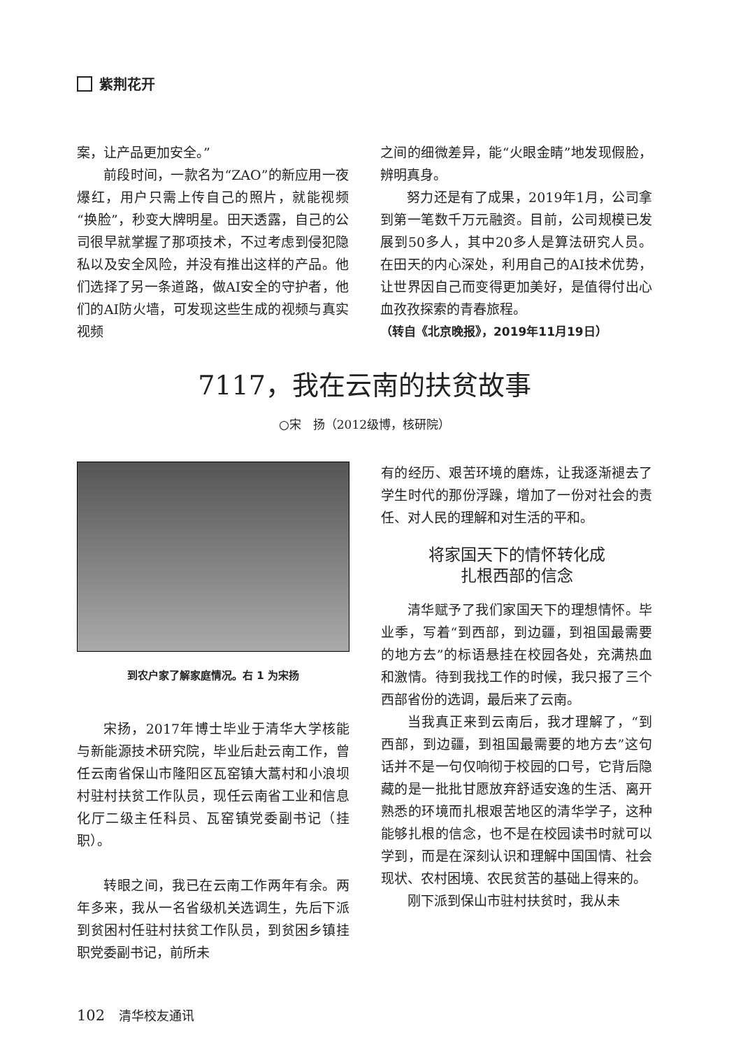紫荆花开
案，让产品更加安全。”
前段时间，一款名为“ZAO”的新应用一夜爆红，用户只需上传自己的照片，就能视频“换脸”，秒变大牌明星。田天透露，自己的公司很早就掌握了那项技术，不过考虑到侵犯隐私以及安全风险，并没有推出这样的产品。他们选择了另一条道路，做AI安全的守护者，他们的AI防火墙，可发现这些生成的视频与真实视频
之间的细微差异，能“火眼金睛”地发现假脸，辨明真身。
努力还是有了成果，2019年1月，公司拿到第一笔数千万元融资。目前，公司规模已发展到50多人，其中20多人是算法研究人员。在田天的内心深处，利用自己的AI技术优势，让世界因自己而变得更加美好，是值得付出心血孜孜探索的青春旅程。
（转自《北京晚报》，2019年11月19日）
7117，我在云南的扶贫故事
○宋　扬（2012级博，核研院）
到农户家了解家庭情况。右 1 为宋扬
宋扬，2017年博士毕业于清华大学核能与新能源技术研究院，毕业后赴云南工作，曾任云南省保山市隆阳区瓦窑镇大蒿村和小浪坝村驻村扶贫工作队员，现任云南省工业和信息化厅二级主任科员、瓦窑镇党委副书记（挂职）。
转眼之间，我已在云南工作两年有余。两年多来，我从一名省级机关选调生，先后下派到贫困村任驻村扶贫工作队员，到贫困乡镇挂职党委副书记，前所未
有的经历、艰苦环境的磨炼，让我逐渐褪去了学生时代的那份浮躁，增加了一份对社会的责任、对人民的理解和对生活的平和。
将家国天下的情怀转化成
扎根西部的信念
清华赋予了我们家国天下的理想情怀。毕业季，写着“到西部，到边疆，到祖国最需要的地方去”的标语悬挂在校园各处，充满热血和激情。待到我找工作的时候，我只报了三个西部省份的选调，最后来了云南。
当我真正来到云南后，我才理解了，“到西部，到边疆，到祖国最需要的地方去”这句话并不是一句仅响彻于校园的口号，它背后隐藏的是一批批甘愿放弃舒适安逸的生活、离开熟悉的环境而扎根艰苦地区的清华学子，这种能够扎根的信念，也不是在校园读书时就可以学到，而是在深刻认识和理解中国国情、社会现状、农村困境、农民贫苦的基础上得来的。
刚下派到保山市驻村扶贫时，我从未
102 清华校友通讯